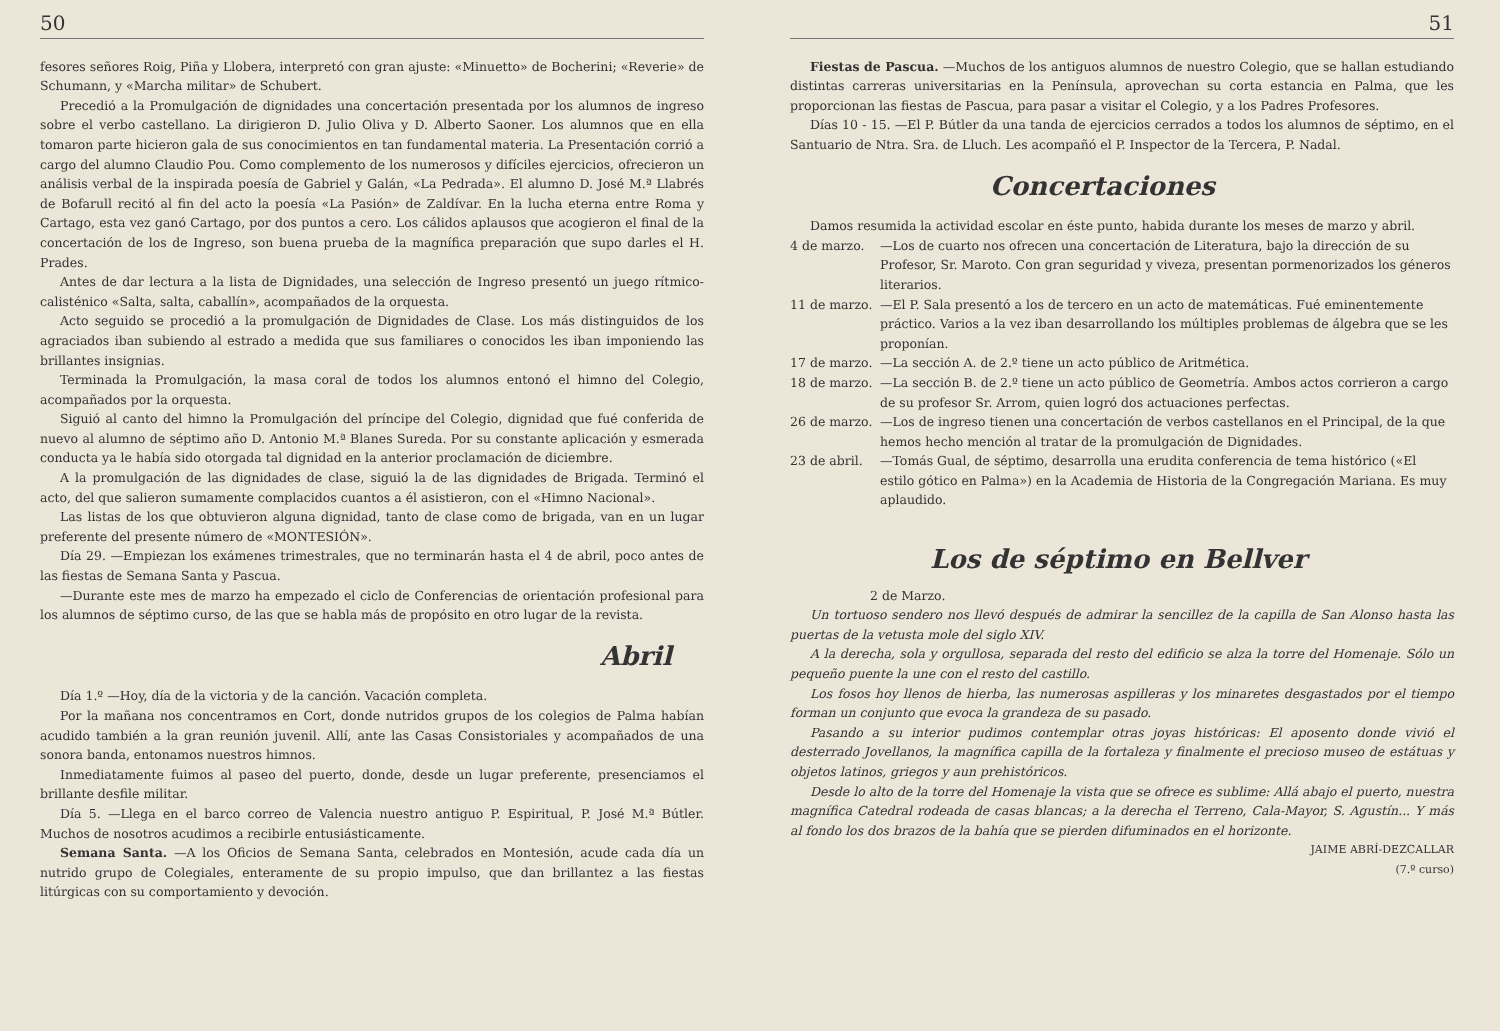50
fesores señores Roig, Piña y Llobera, interpretó con gran ajuste: «Minuetto» de Bocherini; «Reverie» de Schumann, y «Marcha militar» de Schubert.
Precedió a la Promulgación de dignidades una concertación presentada por los alumnos de ingreso sobre el verbo castellano. La dirigieron D. Julio Oliva y D. Alberto Saoner. Los alumnos que en ella tomaron parte hicieron gala de sus conocimientos en tan fundamental materia. La Presentación corrió a cargo del alumno Claudio Pou. Como complemento de los numerosos y difíciles ejercicios, ofrecieron un análisis verbal de la inspirada poesía de Gabriel y Galán, «La Pedrada». El alumno D. José M.ª Llabrés de Bofarull recitó al fin del acto la poesía «La Pasión» de Zaldívar. En la lucha eterna entre Roma y Cartago, esta vez ganó Cartago, por dos puntos a cero. Los cálidos aplausos que acogieron el final de la concertación de los de Ingreso, son buena prueba de la magnífica preparación que supo darles el H. Prades.
Antes de dar lectura a la lista de Dignidades, una selección de Ingreso presentó un juego rítmico-calisténico «Salta, salta, caballín», acompañados de la orquesta.
Acto seguido se procedió a la promulgación de Dignidades de Clase. Los más distinguidos de los agraciados iban subiendo al estrado a medida que sus familiares o conocidos les iban imponiendo las brillantes insignias.
Terminada la Promulgación, la masa coral de todos los alumnos entonó el himno del Colegio, acompañados por la orquesta.
Siguió al canto del himno la Promulgación del príncipe del Colegio, dignidad que fué conferida de nuevo al alumno de séptimo año D. Antonio M.ª Blanes Sureda. Por su constante aplicación y esmerada conducta ya le había sido otorgada tal dignidad en la anterior proclamación de diciembre.
A la promulgación de las dignidades de clase, siguió la de las dignidades de Brigada. Terminó el acto, del que salieron sumamente complacidos cuantos a él asistieron, con el «Himno Nacional».
Las listas de los que obtuvieron alguna dignidad, tanto de clase como de brigada, van en un lugar preferente del presente número de «MONTESIÓN».
Día 29. —Empiezan los exámenes trimestrales, que no terminarán hasta el 4 de abril, poco antes de las fiestas de Semana Santa y Pascua.
—Durante este mes de marzo ha empezado el ciclo de Conferencias de orientación profesional para los alumnos de séptimo curso, de las que se habla más de propósito en otro lugar de la revista.
Abril
Día 1.º —Hoy, día de la victoria y de la canción. Vacación completa.
Por la mañana nos concentramos en Cort, donde nutridos grupos de los colegios de Palma habían acudido también a la gran reunión juvenil. Allí, ante las Casas Consistoriales y acompañados de una sonora banda, entonamos nuestros himnos.
Inmediatamente fuimos al paseo del puerto, donde, desde un lugar preferente, presenciamos el brillante desfile militar.
Día 5. —Llega en el barco correo de Valencia nuestro antiguo P. Espiritual, P. José M.ª Bútler. Muchos de nosotros acudimos a recibirle entusiásticamente.
Semana Santa. —A los Oficios de Semana Santa, celebrados en Montesión, acude cada día un nutrido grupo de Colegiales, enteramente de su propio impulso, que dan brillantez a las fiestas litúrgicas con su comportamiento y devoción.
51
Fiestas de Pascua. —Muchos de los antiguos alumnos de nuestro Colegio, que se hallan estudiando distintas carreras universitarias en la Península, aprovechan su corta estancia en Palma, que les proporcionan las fiestas de Pascua, para pasar a visitar el Colegio, y a los Padres Profesores.
Días 10 - 15. —El P. Bútler da una tanda de ejercicios cerrados a todos los alumnos de séptimo, en el Santuario de Ntra. Sra. de Lluch. Les acompañó el P. Inspector de la Tercera, P. Nadal.
Concertaciones
Damos resumida la actividad escolar en éste punto, habida durante los meses de marzo y abril.
4 de marzo. —Los de cuarto nos ofrecen una concertación de Literatura, bajo la dirección de su Profesor, Sr. Maroto. Con gran seguridad y viveza, presentan pormenorizados los géneros literarios.
11 de marzo. —El P. Sala presentó a los de tercero en un acto de matemáticas. Fué eminentemente práctico. Varios a la vez iban desarrollando los múltiples problemas de álgebra que se les proponían.
17 de marzo. —La sección A. de 2.º tiene un acto público de Aritmética.
18 de marzo. —La sección B. de 2.º tiene un acto público de Geometría. Ambos actos corrieron a cargo de su profesor Sr. Arrom, quien logró dos actuaciones perfectas.
26 de marzo. —Los de ingreso tienen una concertación de verbos castellanos en el Principal, de la que hemos hecho mención al tratar de la promulgación de Dignidades.
23 de abril. —Tomás Gual, de séptimo, desarrolla una erudita conferencia de tema histórico («El estilo gótico en Palma») en la Academia de Historia de la Congregación Mariana. Es muy aplaudido.
Los de séptimo en Bellver
2 de Marzo.
Un tortuoso sendero nos llevó después de admirar la sencillez de la capilla de San Alonso hasta las puertas de la vetusta mole del siglo XIV.
A la derecha, sola y orgullosa, separada del resto del edificio se alza la torre del Homenaje. Sólo un pequeño puente la une con el resto del castillo.
Los fosos hoy llenos de hierba, las numerosas aspilleras y los minaretes desgastados por el tiempo forman un conjunto que evoca la grandeza de su pasado.
Pasando a su interior pudimos contemplar otras joyas históricas: El aposento donde vivió el desterrado Jovellanos, la magnífica capilla de la fortaleza y finalmente el precioso museo de estátuas y objetos latinos, griegos y aun prehistóricos.
Desde lo alto de la torre del Homenaje la vista que se ofrece es sublime: Allá abajo el puerto, nuestra magnífica Catedral rodeada de casas blancas; a la derecha el Terreno, Cala-Mayor, S. Agustín... Y más al fondo los dos brazos de la bahía que se pierden difuminados en el horizonte.
JAIME ABRÍ-DEZCALLAR
(7.º curso)